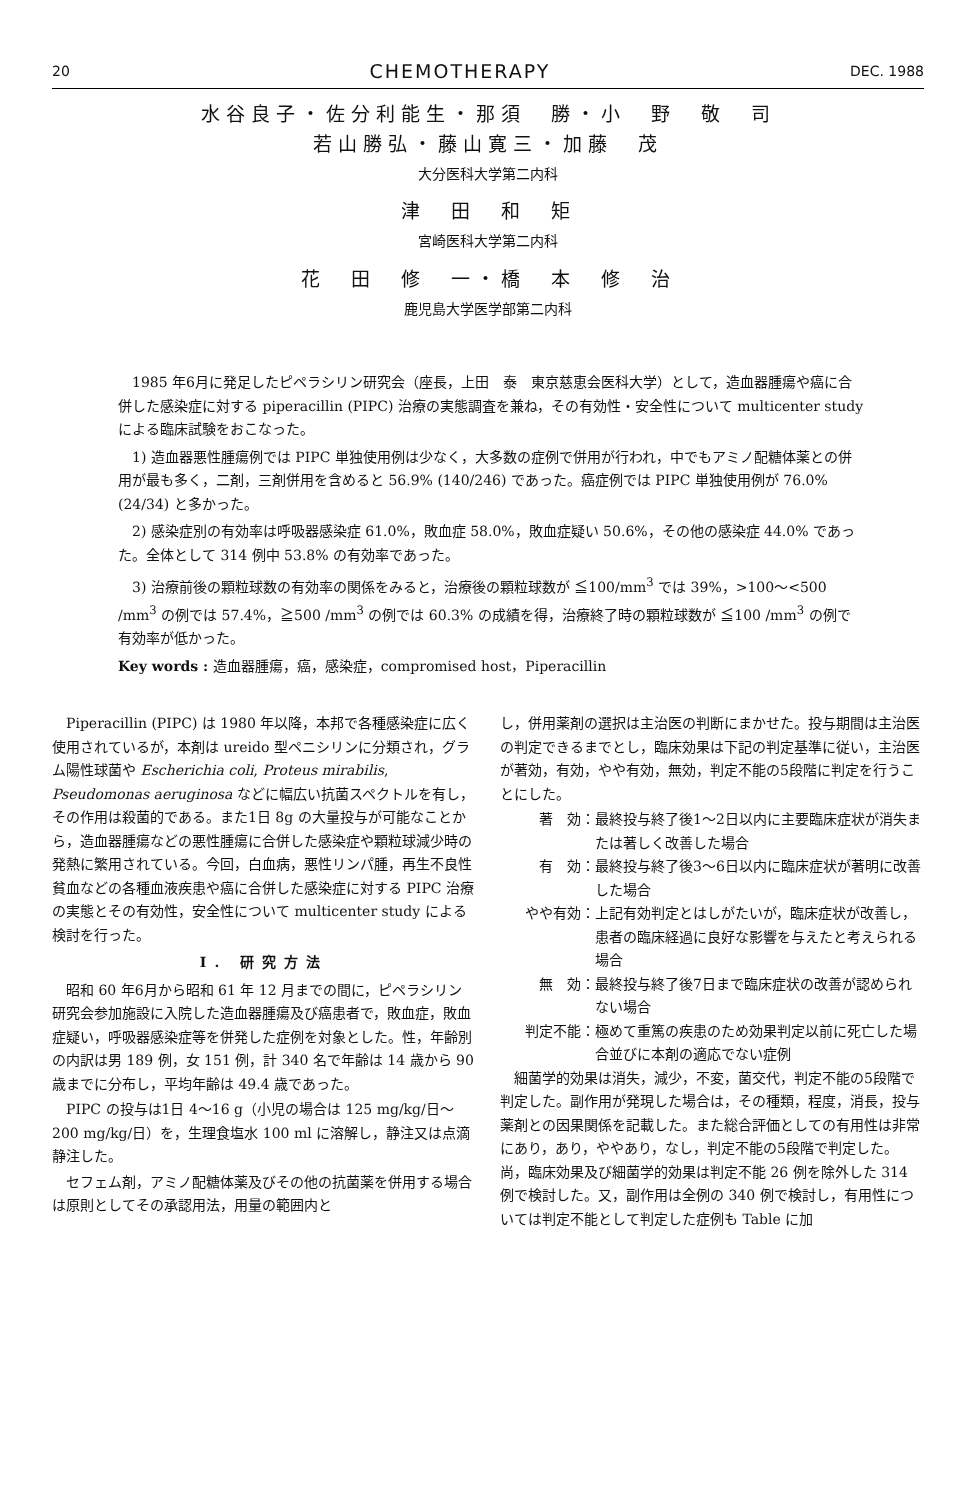20 CHEMOTHERAPY DEC. 1988
水谷良子・佐分利能生・那須　勝・小　野　敬　司
若山勝弘・藤山寛三・加藤　茂
大分医科大学第二内科
津　田　和　矩
宮崎医科大学第二内科
花　田　修　一・橋　本　修　治
鹿児島大学医学部第二内科
1985 年6月に発足したピペラシリン研究会（座長，上田　泰　東京慈恵会医科大学）として，造血器腫瘍や癌に合併した感染症に対する piperacillin (PIPC) 治療の実態調査を兼ね，その有効性・安全性について multicenter study による臨床試験をおこなった。
1) 造血器悪性腫瘍例では PIPC 単独使用例は少なく，大多数の症例で併用が行われ，中でもアミノ配糖体薬との併用が最も多く，二剤，三剤併用を含めると 56.9% (140/246) であった。癌症例では PIPC 単独使用例が 76.0% (24/34) と多かった。
2) 感染症別の有効率は呼吸器感染症 61.0%，敗血症 58.0%，敗血症疑い 50.6%，その他の感染症 44.0% であった。全体として 314 例中 53.8% の有効率であった。
3) 治療前後の顆粒球数の有効率の関係をみると，治療後の顆粒球数が ≦100/mm<sup>3</sup> では 39%，>100〜<500 /mm<sup>3</sup> の例では 57.4%，≧500 /mm<sup>3</sup> の例では 60.3% の成績を得，治療終了時の顆粒球数が ≦100 /mm<sup>3</sup> の例で有効率が低かった。
Key words : 造血器腫瘍，癌，感染症，compromised host，Piperacillin
Piperacillin (PIPC) は 1980 年以降，本邦で各種感染症に広く使用されているが，本剤は ureido 型ペニシリンに分類され，グラム陽性球菌や Escherichia coli, Proteus mirabilis, Pseudomonas aeruginosa などに幅広い抗菌スペクトルを有し，その作用は殺菌的である。また1日 8g の大量投与が可能なことから，造血器腫瘍などの悪性腫瘍に合併した感染症や顆粒球減少時の発熱に繁用されている。今回，白血病，悪性リンパ腫，再生不良性貧血などの各種血液疾患や癌に合併した感染症に対する PIPC 治療の実態とその有効性，安全性について multicenter study による検討を行った。
I. 研究方法
昭和 60 年6月から昭和 61 年 12 月までの間に，ピペラシリン研究会参加施設に入院した造血器腫瘍及び癌患者で，敗血症，敗血症疑い，呼吸器感染症等を併発した症例を対象とした。性，年齢別の内訳は男 189 例，女 151 例，計 340 名で年齢は 14 歳から 90 歳までに分布し，平均年齢は 49.4 歳であった。
PIPC の投与は1日 4〜16 g（小児の場合は 125 mg/kg/日〜200 mg/kg/日）を，生理食塩水 100 ml に溶解し，静注又は点滴静注した。
セフェム剤，アミノ配糖体薬及びその他の抗菌薬を併用する場合は原則としてその承認用法，用量の範囲内と
し，併用薬剤の選択は主治医の判断にまかせた。投与期間は主治医の判定できるまでとし，臨床効果は下記の判定基準に従い，主治医が著効，有効，やや有効，無効，判定不能の5段階に判定を行うことにした。
著　効： 最終投与終了後1〜2日以内に主要臨床症状が消失または著しく改善した場合
有　効： 最終投与終了後3〜6日以内に臨床症状が著明に改善した場合
やや有効： 上記有効判定とはしがたいが，臨床症状が改善し，患者の臨床経過に良好な影響を与えたと考えられる場合
無　効： 最終投与終了後7日まで臨床症状の改善が認められない場合
判定不能： 極めて重篤の疾患のため効果判定以前に死亡した場合並びに本剤の適応でない症例
細菌学的効果は消失，減少，不変，菌交代，判定不能の5段階で判定した。副作用が発現した場合は，その種類，程度，消長，投与薬剤との因果関係を記載した。また総合評価としての有用性は非常にあり，あり，ややあり，なし，判定不能の5段階で判定した。尚，臨床効果及び細菌学的効果は判定不能 26 例を除外した 314 例で検討した。又，副作用は全例の 340 例で検討し，有用性については判定不能として判定した症例も Table に加